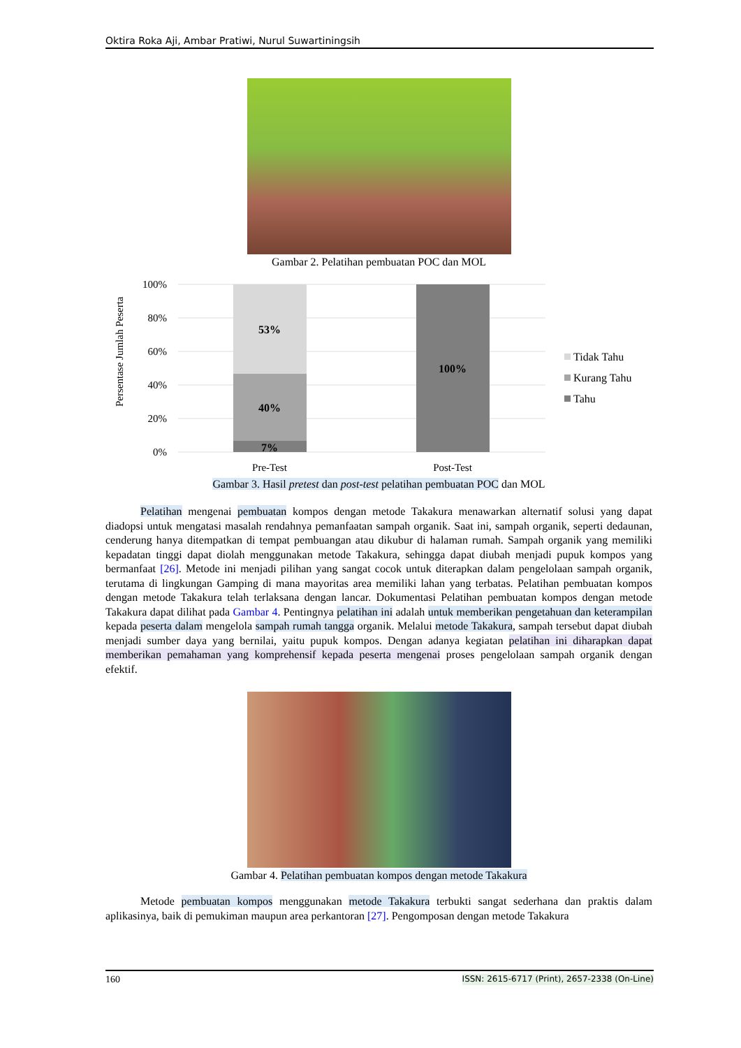Oktira Roka Aji, Ambar Pratiwi, Nurul Suwartiningsih
Gambar 2. Pelatihan pembuatan POC dan MOL
Persentase Jumlah Peserta
100%
80%
60%
40%
20%
0%
53%
40%
7%
100%
Pre-Test
Post-Test
Tidak Tahu
Kurang Tahu
Tahu
Gambar 3. Hasil pretest dan post-test pelatihan pembuatan POC dan MOL
Pelatihan mengenai pembuatan kompos dengan metode Takakura menawarkan alternatif solusi yang dapat diadopsi untuk mengatasi masalah rendahnya pemanfaatan sampah organik. Saat ini, sampah organik, seperti dedaunan, cenderung hanya ditempatkan di tempat pembuangan atau dikubur di halaman rumah. Sampah organik yang memiliki kepadatan tinggi dapat diolah menggunakan metode Takakura, sehingga dapat diubah menjadi pupuk kompos yang bermanfaat [26]. Metode ini menjadi pilihan yang sangat cocok untuk diterapkan dalam pengelolaan sampah organik, terutama di lingkungan Gamping di mana mayoritas area memiliki lahan yang terbatas. Pelatihan pembuatan kompos dengan metode Takakura telah terlaksana dengan lancar. Dokumentasi Pelatihan pembuatan kompos dengan metode Takakura dapat dilihat pada Gambar 4. Pentingnya pelatihan ini adalah untuk memberikan pengetahuan dan keterampilan kepada peserta dalam mengelola sampah rumah tangga organik. Melalui metode Takakura, sampah tersebut dapat diubah menjadi sumber daya yang bernilai, yaitu pupuk kompos. Dengan adanya kegiatan pelatihan ini diharapkan dapat memberikan pemahaman yang komprehensif kepada peserta mengenai proses pengelolaan sampah organik dengan efektif.
Gambar 4. Pelatihan pembuatan kompos dengan metode Takakura
Metode pembuatan kompos menggunakan metode Takakura terbukti sangat sederhana dan praktis dalam aplikasinya, baik di pemukiman maupun area perkantoran [27]. Pengomposan dengan metode Takakura
160 ISSN: 2615-6717 (Print), 2657-2338 (On-Line)